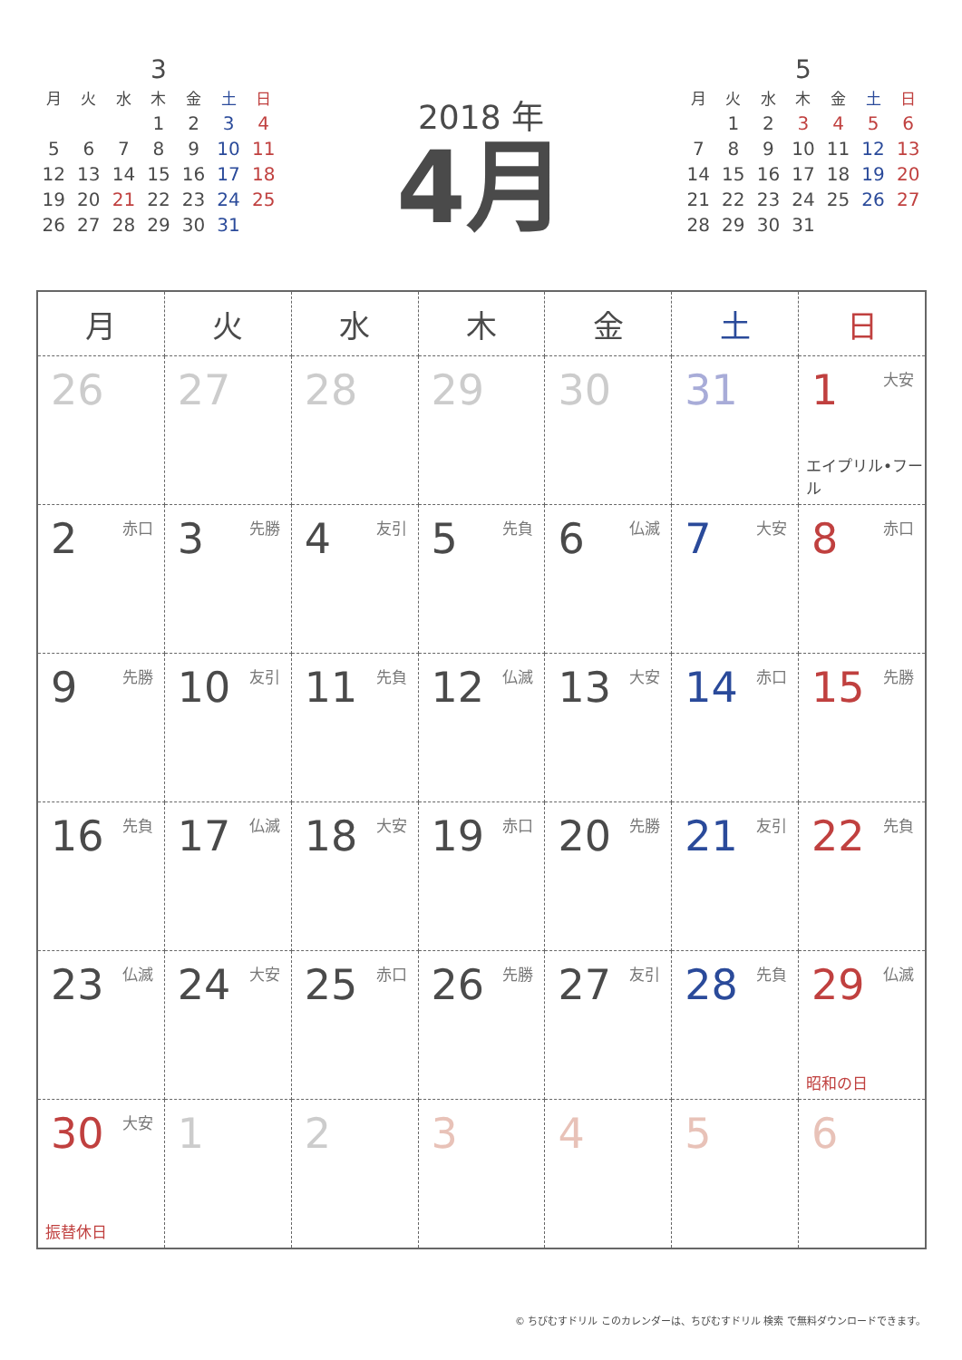3
| 月 | 火 | 水 | 木 | 金 | 土 | 日 |
| --- | --- | --- | --- | --- | --- | --- |
| | | | 1 | 2 | 3 | 4 |
| 5 | 6 | 7 | 8 | 9 | 10 | 11 |
| 12 | 13 | 14 | 15 | 16 | 17 | 18 |
| 19 | 20 | 21 | 22 | 23 | 24 | 25 |
| 26 | 27 | 28 | 29 | 30 | 31 | |
2018 年
4月
5
| 月 | 火 | 水 | 木 | 金 | 土 | 日 |
| --- | --- | --- | --- | --- | --- | --- |
| | 1 | 2 | 3 | 4 | 5 | 6 |
| 7 | 8 | 9 | 10 | 11 | 12 | 13 |
| 14 | 15 | 16 | 17 | 18 | 19 | 20 |
| 21 | 22 | 23 | 24 | 25 | 26 | 27 |
| 28 | 29 | 30 | 31 | | | |
| 月 | 火 | 水 | 木 | 金 | 土 | 日 |
| --- | --- | --- | --- | --- | --- | --- |
| 26 | 27 | 28 | 29 | 30 | 31 | 1 大安 エイプリル•フール |
| 2 赤口 | 3 先勝 | 4 友引 | 5 先負 | 6 仏滅 | 7 大安 | 8 赤口 |
| 9 先勝 | 10 友引 | 11 先負 | 12 仏滅 | 13 大安 | 14 赤口 | 15 先勝 |
| 16 先負 | 17 仏滅 | 18 大安 | 19 赤口 | 20 先勝 | 21 友引 | 22 先負 |
| 23 仏滅 | 24 大安 | 25 赤口 | 26 先勝 | 27 友引 | 28 先負 | 29 仏滅 昭和の日 |
| 30 大安 振替休日 | 1 | 2 | 3 | 4 | 5 | 6 |
© ちびむすドリル このカレンダーは、ちびむすドリル 検索 で無料ダウンロードできます。